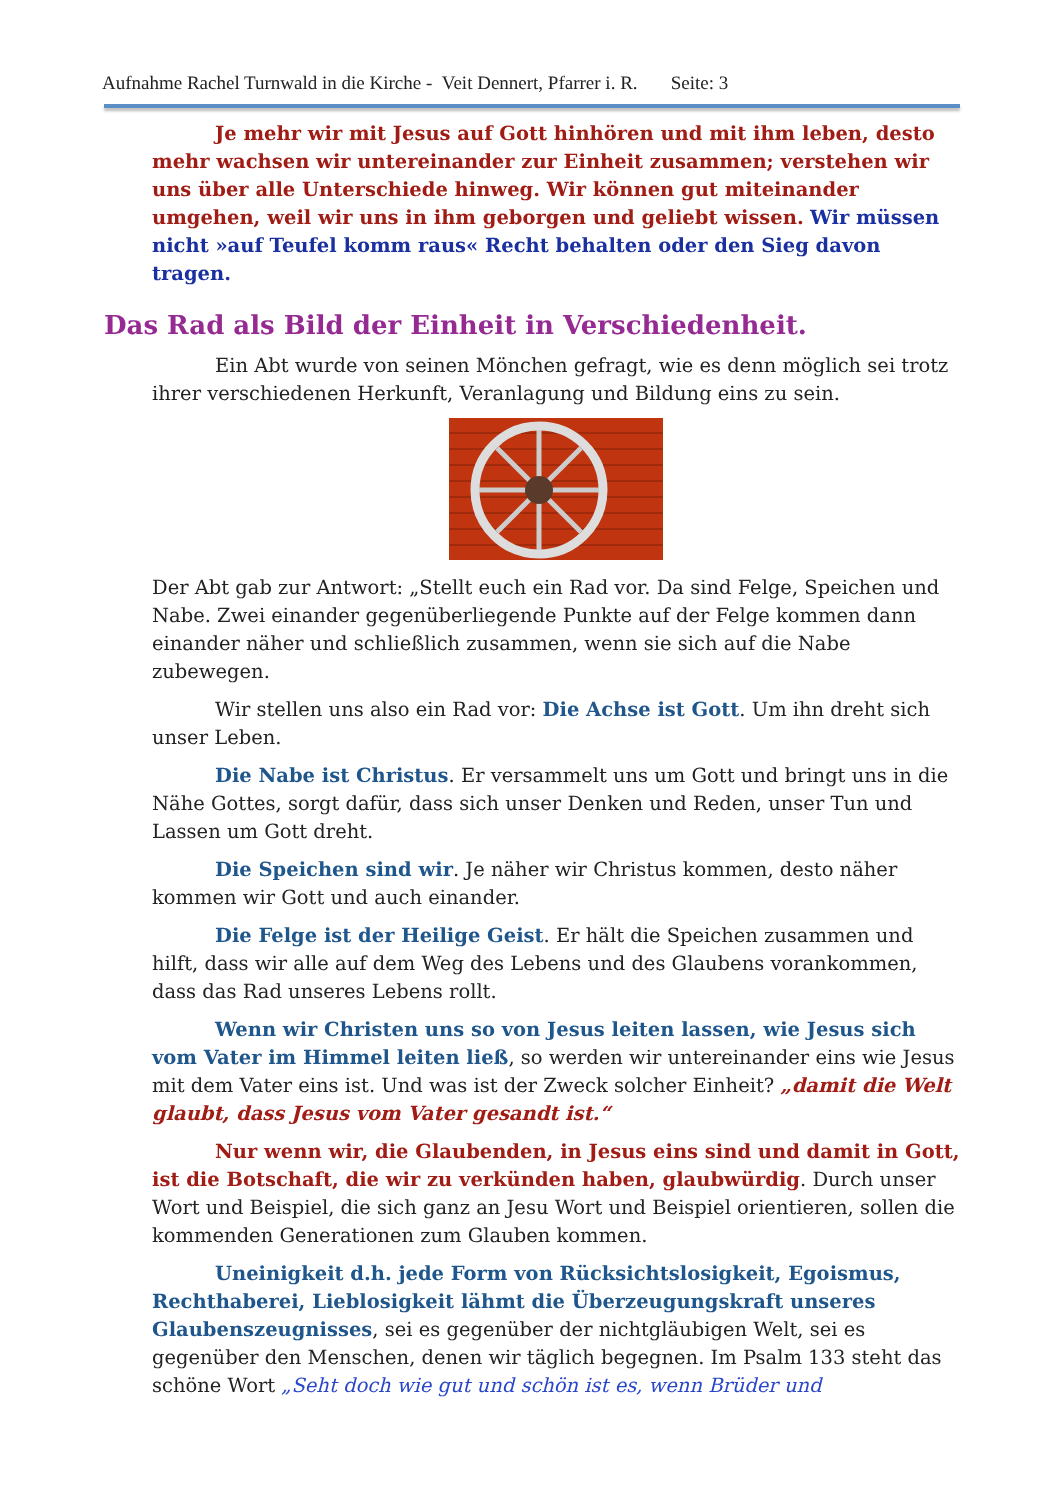Aufnahme Rachel Turnwald in die Kirche - Veit Dennert, Pfarrer i. R. Seite: 3
Je mehr wir mit Jesus auf Gott hinhören und mit ihm leben, desto mehr wachsen wir untereinander zur Einheit zusammen; verstehen wir uns über alle Unterschiede hinweg. Wir können gut miteinander umgehen, weil wir uns in ihm geborgen und geliebt wissen. Wir müssen nicht »auf Teufel komm raus« Recht behalten oder den Sieg davon tragen.
Das Rad als Bild der Einheit in Verschiedenheit.
Ein Abt wurde von seinen Mönchen gefragt, wie es denn möglich sei trotz ihrer verschiedenen Herkunft, Veranlagung und Bildung eins zu sein.
Der Abt gab zur Antwort: „Stellt euch ein Rad vor. Da sind Felge, Speichen und Nabe. Zwei einander gegenüberliegende Punkte auf der Felge kommen dann einander näher und schließlich zusammen, wenn sie sich auf die Nabe zubewegen.
Wir stellen uns also ein Rad vor: Die Achse ist Gott. Um ihn dreht sich unser Leben.
Die Nabe ist Christus. Er versammelt uns um Gott und bringt uns in die Nähe Gottes, sorgt dafür, dass sich unser Denken und Reden, unser Tun und Lassen um Gott dreht.
Die Speichen sind wir. Je näher wir Christus kommen, desto näher kommen wir Gott und auch einander.
Die Felge ist der Heilige Geist. Er hält die Speichen zusammen und hilft, dass wir alle auf dem Weg des Lebens und des Glaubens vorankommen, dass das Rad unseres Lebens rollt.
Wenn wir Christen uns so von Jesus leiten lassen, wie Jesus sich vom Vater im Himmel leiten ließ, so werden wir untereinander eins wie Jesus mit dem Vater eins ist. Und was ist der Zweck solcher Einheit? „damit die Welt glaubt, dass Jesus vom Vater gesandt ist.“
Nur wenn wir, die Glaubenden, in Jesus eins sind und damit in Gott, ist die Botschaft, die wir zu verkünden haben, glaubwürdig. Durch unser Wort und Beispiel, die sich ganz an Jesu Wort und Beispiel orientieren, sollen die kommenden Generationen zum Glauben kommen.
Uneinigkeit d.h. jede Form von Rücksichtslosigkeit, Egoismus, Rechthaberei, Lieblosigkeit lähmt die Überzeugungskraft unseres Glaubenszeugnisses, sei es gegenüber der nichtgläubigen Welt, sei es gegenüber den Menschen, denen wir täglich begegnen. Im Psalm 133 steht das schöne Wort „Seht doch wie gut und schön ist es, wenn Brüder und